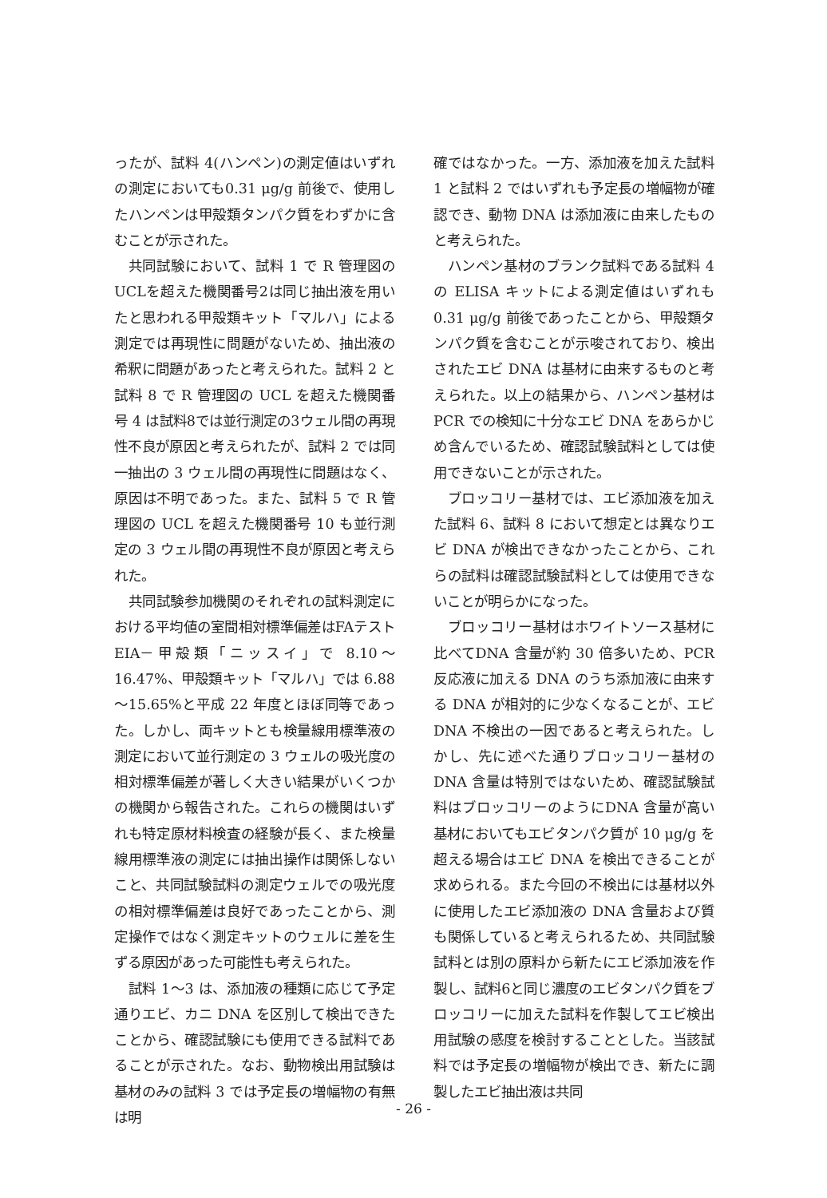ったが、試料 4(ハンペン)の測定値はいずれの測定においても0.31 μg/g 前後で、使用したハンペンは甲殻類タンパク質をわずかに含むことが示された。
共同試験において、試料 1 で R 管理図の UCLを超えた機関番号2は同じ抽出液を用いたと思われる甲殻類キット「マルハ」による測定では再現性に問題がないため、抽出液の希釈に問題があったと考えられた。試料 2 と試料 8 で R 管理図の UCL を超えた機関番号 4 は試料8では並行測定の3ウェル間の再現性不良が原因と考えられたが、試料 2 では同一抽出の 3 ウェル間の再現性に問題はなく、原因は不明であった。また、試料 5 で R 管理図の UCL を超えた機関番号 10 も並行測定の 3 ウェル間の再現性不良が原因と考えられた。
共同試験参加機関のそれぞれの試料測定における平均値の室間相対標準偏差はFAテスト EIA－甲殻類「ニッスイ」で 8.10～16.47%、甲殻類キット「マルハ」では 6.88～15.65%と平成 22 年度とほぼ同等であった。しかし、両キットとも検量線用標準液の測定において並行測定の 3 ウェルの吸光度の相対標準偏差が著しく大きい結果がいくつかの機関から報告された。これらの機関はいずれも特定原材料検査の経験が長く、また検量線用標準液の測定には抽出操作は関係しないこと、共同試験試料の測定ウェルでの吸光度の相対標準偏差は良好であったことから、測定操作ではなく測定キットのウェルに差を生ずる原因があった可能性も考えられた。
試料 1～3 は、添加液の種類に応じて予定通りエビ、カニ DNA を区別して検出できたことから、確認試験にも使用できる試料であることが示された。なお、動物検出用試験は基材のみの試料 3 では予定長の増幅物の有無は明
確ではなかった。一方、添加液を加えた試料 1 と試料 2 ではいずれも予定長の増幅物が確認でき、動物 DNA は添加液に由来したものと考えられた。
ハンペン基材のブランク試料である試料 4 の ELISA キットによる測定値はいずれも 0.31 μg/g 前後であったことから、甲殻類タンパク質を含むことが示唆されており、検出されたエビ DNA は基材に由来するものと考えられた。以上の結果から、ハンペン基材は PCR での検知に十分なエビ DNA をあらかじめ含んでいるため、確認試験試料としては使用できないことが示された。
ブロッコリー基材では、エビ添加液を加えた試料 6、試料 8 において想定とは異なりエビ DNA が検出できなかったことから、これらの試料は確認試験試料としては使用できないことが明らかになった。
ブロッコリー基材はホワイトソース基材に比べてDNA 含量が約 30 倍多いため、PCR 反応液に加える DNA のうち添加液に由来する DNA が相対的に少なくなることが、エビ DNA 不検出の一因であると考えられた。しかし、先に述べた通りブロッコリー基材の DNA 含量は特別ではないため、確認試験試料はブロッコリーのようにDNA 含量が高い基材においてもエビタンパク質が 10 μg/g を超える場合はエビ DNA を検出できることが求められる。また今回の不検出には基材以外に使用したエビ添加液の DNA 含量および質も関係していると考えられるため、共同試験試料とは別の原料から新たにエビ添加液を作製し、試料6と同じ濃度のエビタンパク質をブロッコリーに加えた試料を作製してエビ検出用試験の感度を検討することとした。当該試料では予定長の増幅物が検出でき、新たに調製したエビ抽出液は共同
- 26 -